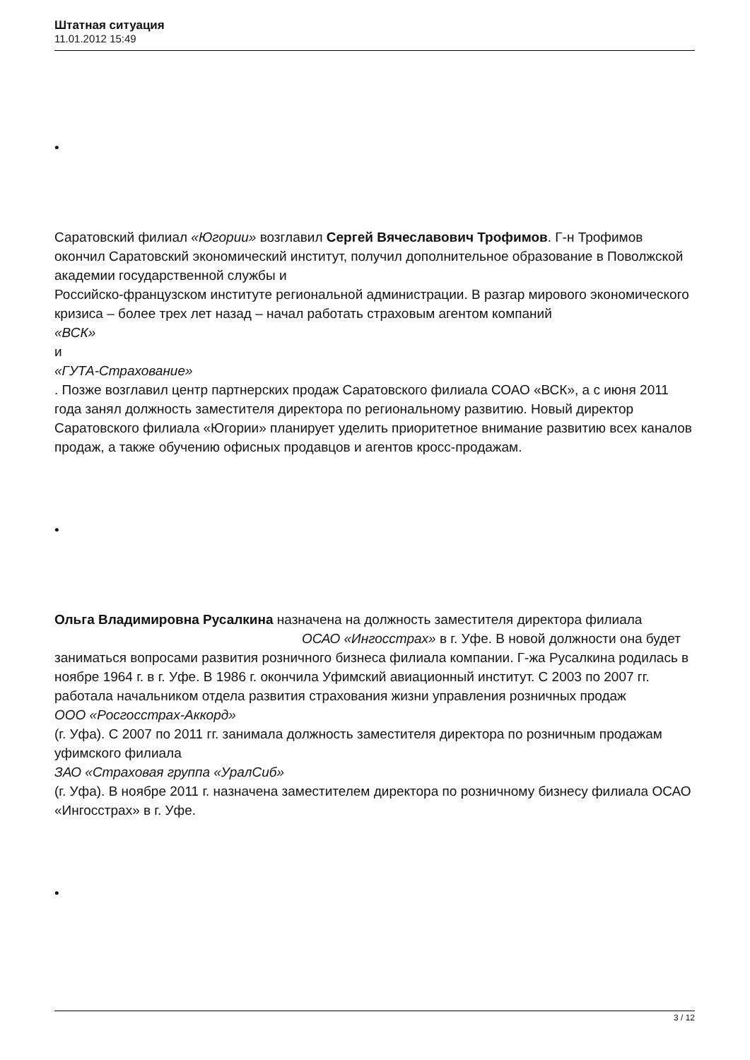Штатная ситуация
11.01.2012 15:49
•
Саратовский филиал «Югории» возглавил Сергей Вячеславович Трофимов. Г-н Трофимов окончил Саратовский экономический институт, получил дополнительное образование в Поволжской академии государственной службы и
Российско-французском институте региональной администрации. В разгар мирового экономического кризиса – более трех лет назад – начал работать страховым агентом компаний
«ВСК»
и
«ГУТА-Страхование»
. Позже возглавил центр партнерских продаж Саратовского филиала СОАО «ВСК», а с июня 2011 года занял должность заместителя директора по региональному развитию. Новый директор Саратовского филиала «Югории» планирует уделить приоритетное внимание развитию всех каналов продаж, а также обучению офисных продавцов и агентов кросс-продажам.
•
Ольга Владимировна Русалкина назначена на должность заместителя директора филиала ОСАО «Ингосстрах» в г. Уфе. В новой должности она будет заниматься вопросами развития розничного бизнеса филиала компании. Г-жа Русалкина родилась в ноябре 1964 г. в г. Уфе. В 1986 г. окончила Уфимский авиационный институт. С 2003 по 2007 гг. работала начальником отдела развития страхования жизни управления розничных продаж
ООО «Росгосстрах-Аккорд»
(г. Уфа). С 2007 по 2011 гг. занимала должность заместителя директора по розничным продажам уфимского филиала
ЗАО «Страховая группа «УралСиб»
(г. Уфа). В ноябре 2011 г. назначена заместителем директора по розничному бизнесу филиала ОСАО «Ингосстрах» в г. Уфе.
•
3 / 12